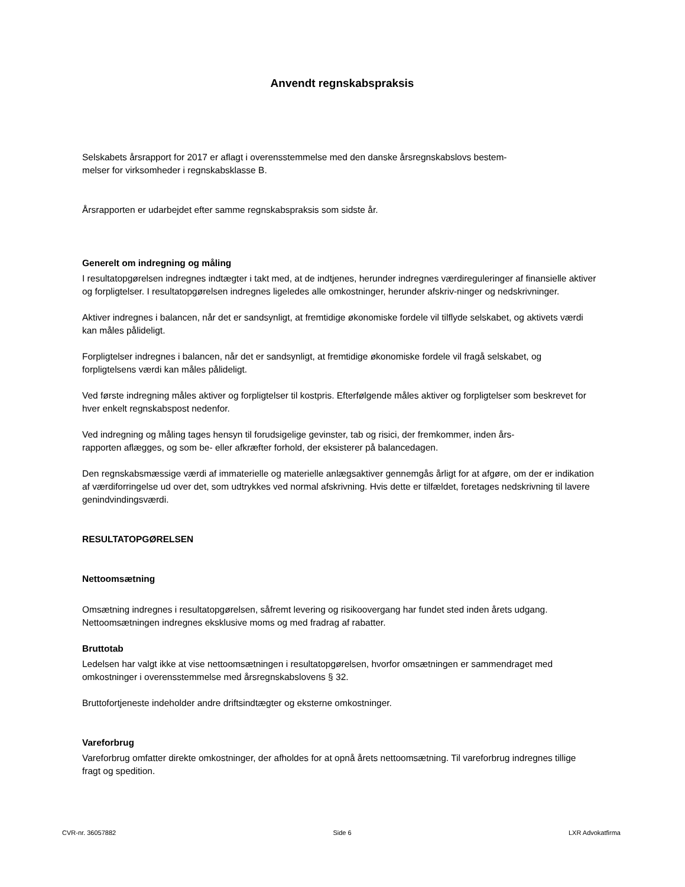Anvendt regnskabspraksis
Selskabets årsrapport for 2017 er aflagt i overensstemmelse med den danske årsregnskabslovs bestem-
melser for virksomheder i regnskabsklasse B.
Årsrapporten er udarbejdet efter samme regnskabspraksis som sidste år.
Generelt om indregning og måling
I resultatopgørelsen indregnes indtægter i takt med, at de indtjenes, herunder indregnes værdireguleringer af finansielle aktiver og forpligtelser. I resultatopgørelsen indregnes ligeledes alle omkostninger, herunder afskriv-ninger og nedskrivninger.
Aktiver indregnes i balancen, når det er sandsynligt, at fremtidige økonomiske fordele vil tilflyde selskabet, og aktivets værdi kan måles pålideligt.
Forpligtelser indregnes i balancen, når det er sandsynligt, at fremtidige økonomiske fordele vil fragå selskabet, og forpligtelsens værdi kan måles pålideligt.
Ved første indregning måles aktiver og forpligtelser til kostpris. Efterfølgende måles aktiver og forpligtelser som beskrevet for hver enkelt regnskabspost nedenfor.
Ved indregning og måling tages hensyn til forudsigelige gevinster, tab og risici, der fremkommer, inden års-
rapporten aflægges, og som be- eller afkræfter forhold, der eksisterer på balancedagen.
Den regnskabsmæssige værdi af immaterielle og materielle anlægsaktiver gennemgås årligt for at afgøre, om der er indikation af værdiforringelse ud over det, som udtrykkes ved normal afskrivning. Hvis dette er tilfældet, foretages nedskrivning til lavere genindvindingsværdi.
RESULTATOPGØRELSEN
Nettoomsætning
Omsætning indregnes i resultatopgørelsen, såfremt levering og risikoovergang har fundet sted inden årets udgang. Nettoomsætningen indregnes eksklusive moms og med fradrag af rabatter.
Bruttotab
Ledelsen har valgt ikke at vise nettoomsætningen i resultatopgørelsen, hvorfor omsætningen er sammendraget med omkostninger i overensstemmelse med årsregnskabslovens § 32.
Bruttofortjeneste indeholder andre driftsindtægter og eksterne omkostninger.
Vareforbrug
Vareforbrug omfatter direkte omkostninger, der afholdes for at opnå årets nettoomsætning. Til vareforbrug indregnes tillige fragt og spedition.
CVR-nr. 36057882 Side 6 LXR Advokatfirma